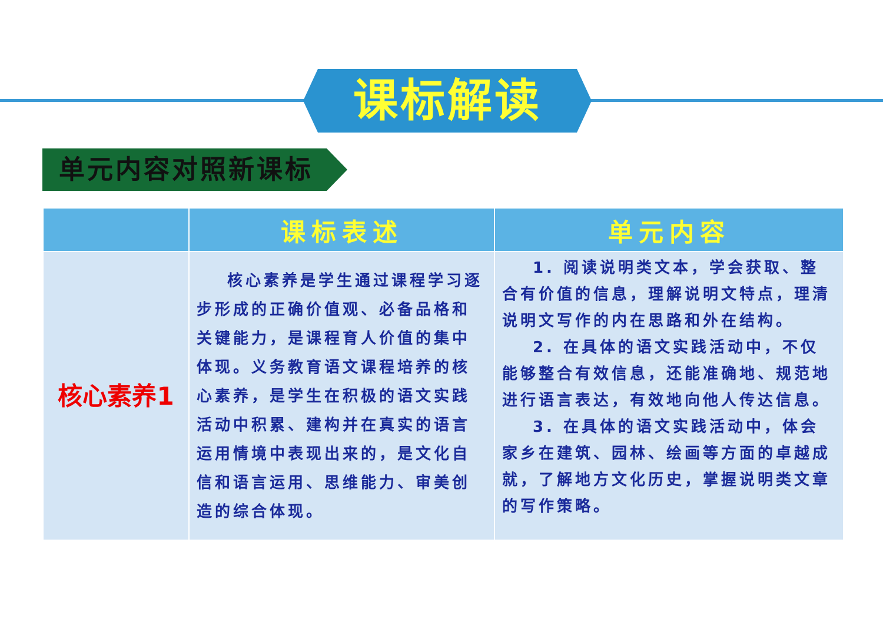课标解读
单元内容对照新课标
| | 课标表述 | 单元内容 |
| --- | --- | --- |
| 核心素养1 | 核心素养是学生通过课程学习逐步形成的正确价值观、必备品格和关键能力，是课程育人价值的集中体现。义务教育语文课程培养的核心素养，是学生在积极的语文实践活动中积累、建构并在真实的语言运用情境中表现出来的，是文化自信和语言运用、思维能力、审美创造的综合体现。 | 1. 阅读说明类文本，学会获取、整合有价值的信息，理解说明文特点，理清说明文写作的内在思路和外在结构。 2. 在具体的语文实践活动中，不仅能够整合有效信息，还能准确地、规范地进行语言表达，有效地向他人传达信息。 3. 在具体的语文实践活动中，体会家乡在建筑、园林、绘画等方面的卓越成就，了解地方文化历史，掌握说明类文章的写作策略。 |